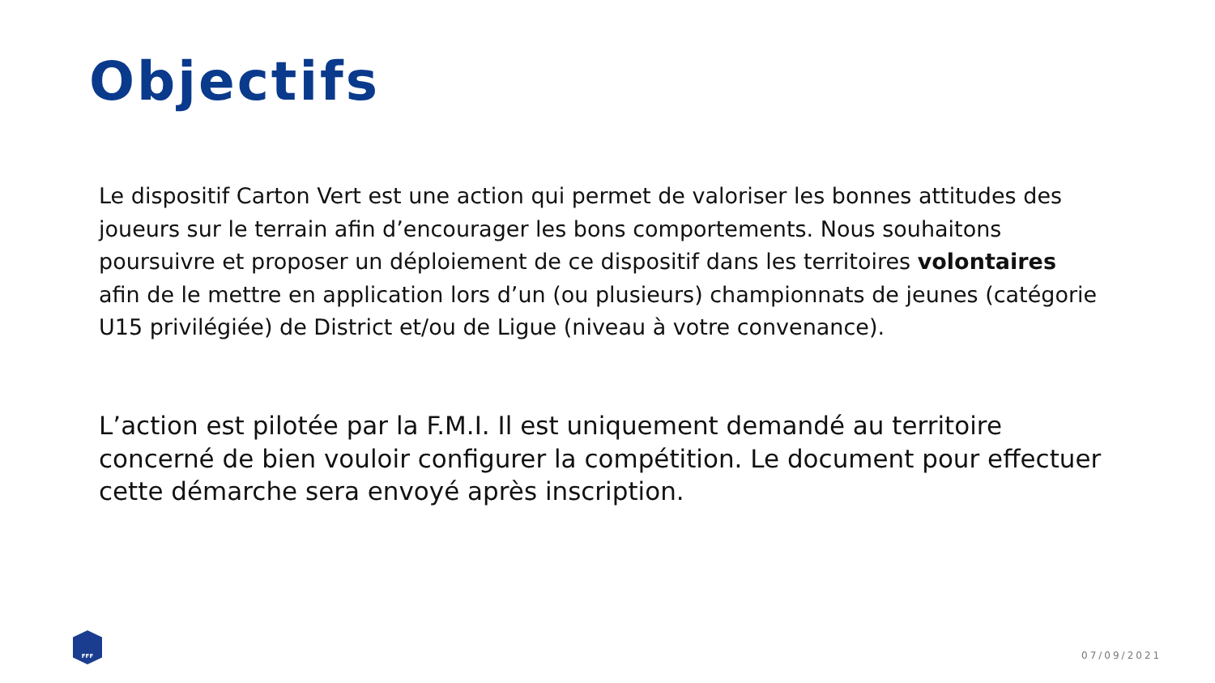Objectifs
Le dispositif Carton Vert est une action qui permet de valoriser les bonnes attitudes des joueurs sur le terrain afin d’encourager les bons comportements. Nous souhaitons poursuivre et proposer un déploiement de ce dispositif dans les territoires volontaires afin de le mettre en application lors d’un (ou plusieurs) championnats de jeunes (catégorie U15 privilégiée) de District et/ou de Ligue (niveau à votre convenance).
L’action est pilotée par la F.M.I. Il est uniquement demandé au territoire concerné de bien vouloir configurer la compétition. Le document pour effectuer cette démarche sera envoyé après inscription.
FFF
07/09/2021